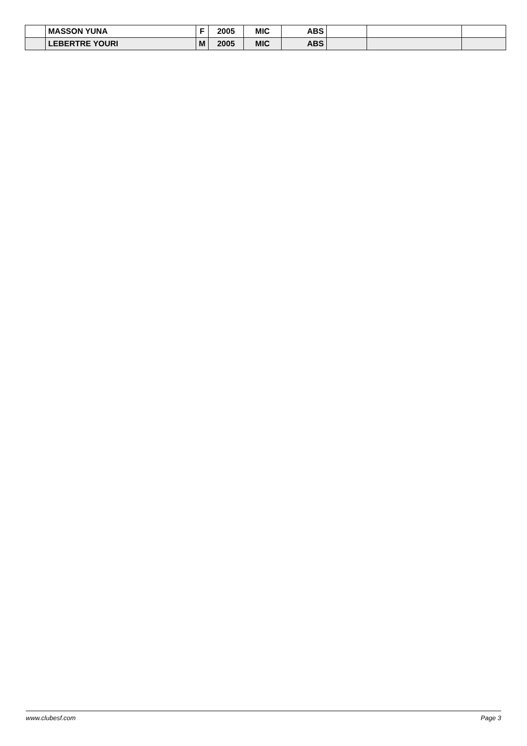| | MASSON YUNA | F | 2005 | MIC | ABS | | | |
| | LEBERTRE YOURI | M | 2005 | MIC | ABS | | | |
www.clubesf.com Page 3